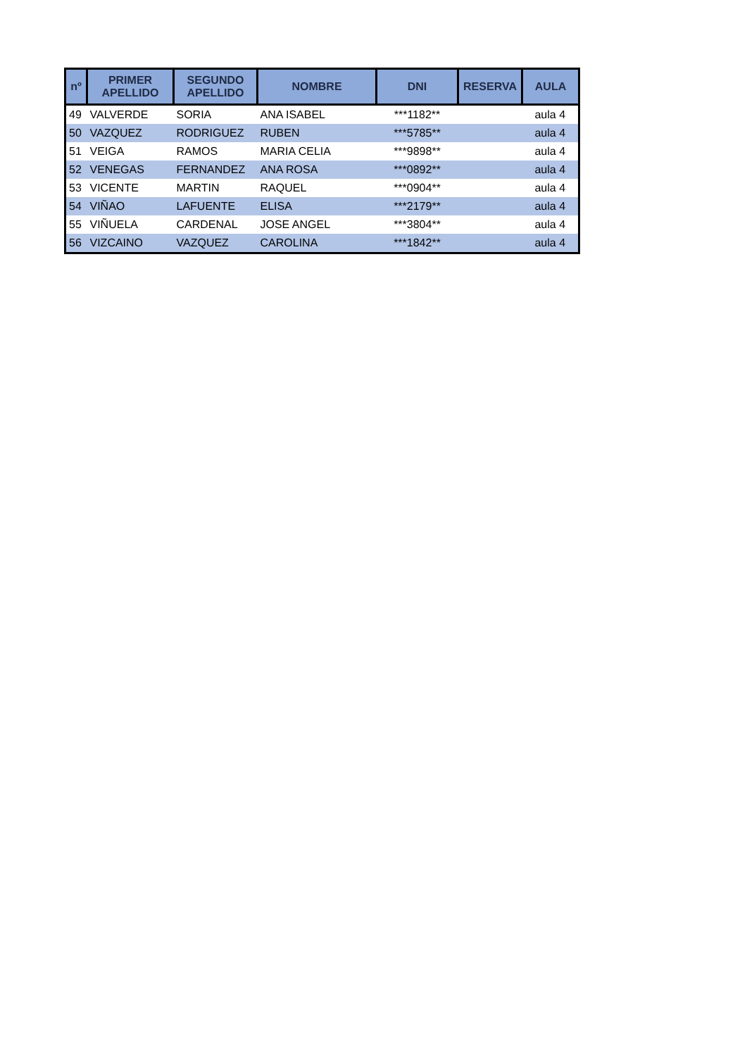| nº | PRIMER APELLIDO | SEGUNDO APELLIDO | NOMBRE | DNI | RESERVA | AULA |
| --- | --- | --- | --- | --- | --- | --- |
| 49 | VALVERDE | SORIA | ANA ISABEL | ***1182** | | aula 4 |
| 50 | VAZQUEZ | RODRIGUEZ | RUBEN | ***5785** | | aula 4 |
| 51 | VEIGA | RAMOS | MARIA CELIA | ***9898** | | aula 4 |
| 52 | VENEGAS | FERNANDEZ | ANA ROSA | ***0892** | | aula 4 |
| 53 | VICENTE | MARTIN | RAQUEL | ***0904** | | aula 4 |
| 54 | VIÑAO | LAFUENTE | ELISA | ***2179** | | aula 4 |
| 55 | VIÑUELA | CARDENAL | JOSE ANGEL | ***3804** | | aula 4 |
| 56 | VIZCAINO | VAZQUEZ | CAROLINA | ***1842** | | aula 4 |